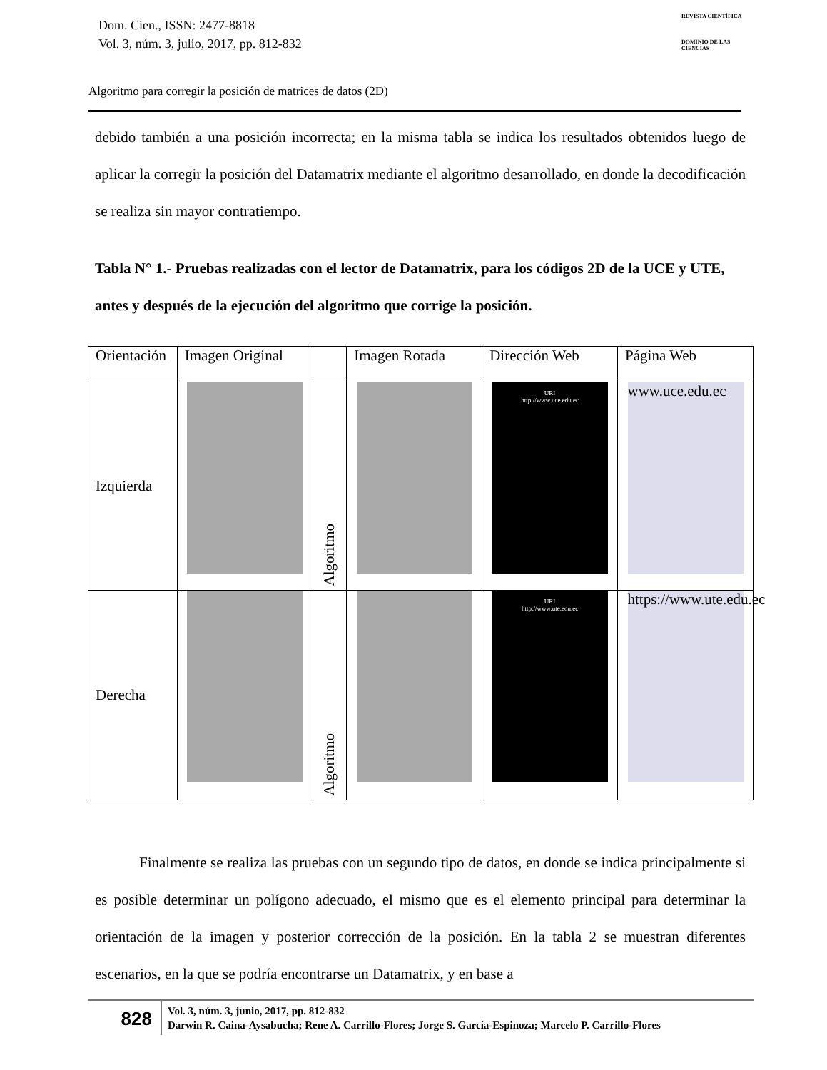Dom. Cien., ISSN: 2477-8818
Vol. 3, núm. 3, julio, 2017, pp. 812-832
REVISTA CIENTÍFICA
DOMINIO DE LAS CIENCIAS
Algoritmo para corregir la posición de matrices de datos (2D)
debido también a una posición incorrecta; en la misma tabla se indica los resultados obtenidos luego de aplicar la corregir la posición del Datamatrix mediante el algoritmo desarrollado, en donde la decodificación se realiza sin mayor contratiempo.
Tabla N° 1.- Pruebas realizadas con el lector de Datamatrix, para los códigos 2D de la UCE y UTE, antes y después de la ejecución del algoritmo que corrige la posición.
| Orientación | Imagen Original | | Imagen Rotada | Dirección Web | Página Web |
| --- | --- | --- | --- | --- | --- |
| Izquierda | | Algoritmo | | URI http://www.uce.edu.ec | www.uce.edu.ec |
| Derecha | | Algoritmo | | URI http://www.ute.edu.ec | https://www.ute.edu.ec |
Finalmente se realiza las pruebas con un segundo tipo de datos, en donde se indica principalmente si es posible determinar un polígono adecuado, el mismo que es el elemento principal para determinar la orientación de la imagen y posterior corrección de la posición. En la tabla 2 se muestran diferentes escenarios, en la que se podría encontrarse un Datamatrix, y en base a
828
Vol. 3, núm. 3, junio, 2017, pp. 812-832
Darwin R. Caina-Aysabucha; Rene A. Carrillo-Flores; Jorge S. García-Espinoza; Marcelo P. Carrillo-Flores